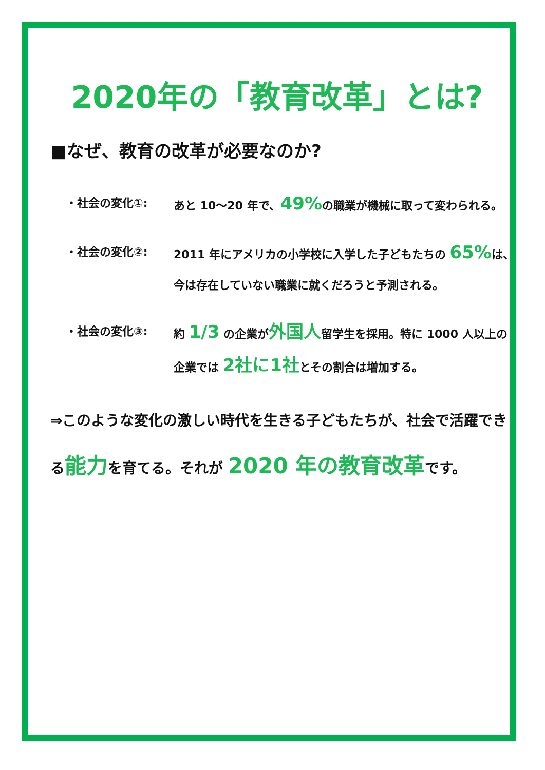2020年の「教育改革」とは?
■なぜ、教育の改革が必要なのか?
・社会の変化①: あと 10〜20 年で、49% の職業が機械に取って変わられる。
・社会の変化②: 2011 年にアメリカの小学校に入学した子どもたちの 65% は、今は存在していない職業に就くだろうと予測される。
・社会の変化③: 約 1/3 の企業が外国人留学生を採用。特に 1000 人以上の企業では 2社に1社とその割合は増加する。
⇒このような変化の激しい時代を生きる子どもたちが、社会で活躍できる能力を育てる。それが 2020 年の教育改革です。